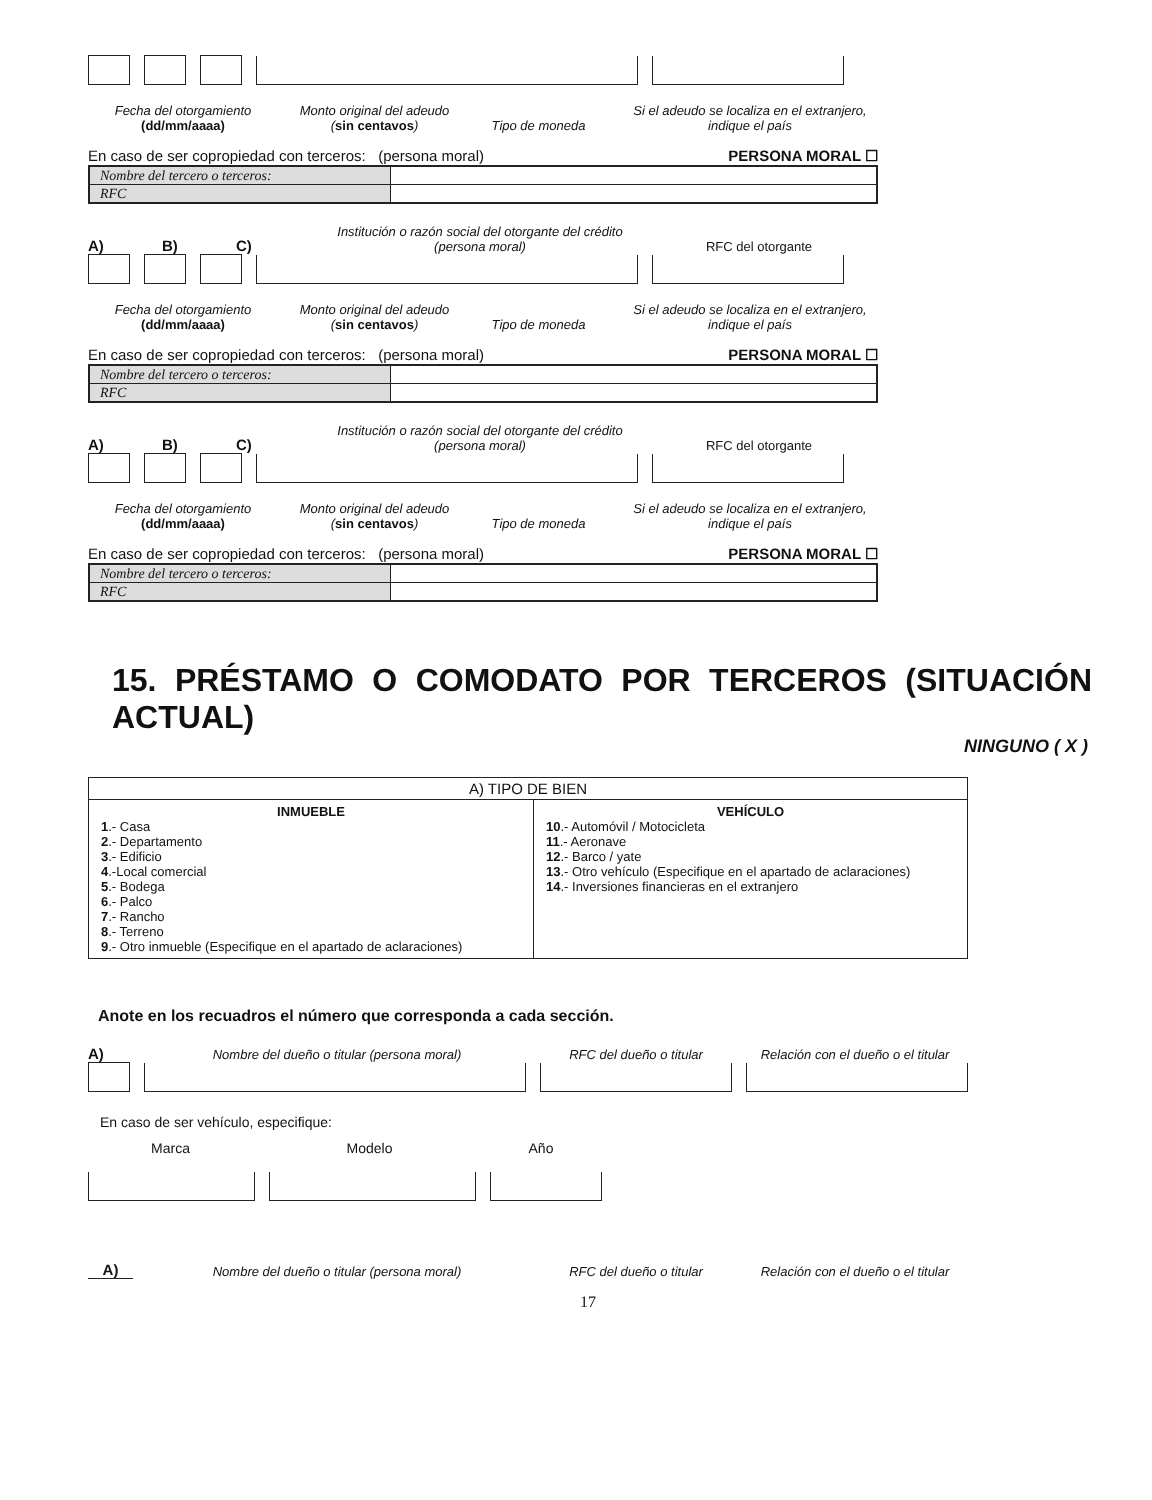Fecha del otorgamiento
(dd/mm/aaaa)
Monto original del adeudo (sin centavos)
Tipo de moneda
Si el adeudo se localiza en el extranjero, indique el país
En caso de ser copropiedad con terceros: (persona moral) PERSONA MORAL ☐
| Nombre del tercero o terceros: | |
| RFC | |
A) B) C)
Institución o razón social del otorgante del crédito (persona moral)
RFC del otorgante
Fecha del otorgamiento
(dd/mm/aaaa)
Monto original del adeudo (sin centavos)
Tipo de moneda
Si el adeudo se localiza en el extranjero, indique el país
En caso de ser copropiedad con terceros: (persona moral) PERSONA MORAL ☐
| Nombre del tercero o terceros: | |
| RFC | |
A) B) C)
Institución o razón social del otorgante del crédito (persona moral)
RFC del otorgante
Fecha del otorgamiento
(dd/mm/aaaa)
Monto original del adeudo (sin centavos)
Tipo de moneda
Si el adeudo se localiza en el extranjero, indique el país
En caso de ser copropiedad con terceros: (persona moral) PERSONA MORAL ☐
| Nombre del tercero o terceros: | |
| RFC | |
15. PRÉSTAMO O COMODATO POR TERCEROS (SITUACIÓN ACTUAL)
NINGUNO ( X )
| A) TIPO DE BIEN | |
| --- | --- |
| INMUEBLE 1 .- Casa 2 .- Departamento 3 .- Edificio 4 .-Local comercial 5 .- Bodega 6 .- Palco 7 .- Rancho 8 .- Terreno 9 .- Otro inmueble (Especifique en el apartado de aclaraciones) | VEHÍCULO 10 .- Automóvil / Motocicleta 11 .- Aeronave 12 .- Barco / yate 13 .- Otro vehículo (Especifique en el apartado de aclaraciones) 14 .- Inversiones financieras en el extranjero |
Anote en los recuadros el número que corresponda a cada sección.
A)
Nombre del dueño o titular (persona moral)
RFC del dueño o titular
Relación con el dueño o el titular
En caso de ser vehículo, especifique:
Marca
Modelo
Año
A)
Nombre del dueño o titular (persona moral)
RFC del dueño o titular
Relación con el dueño o el titular
17